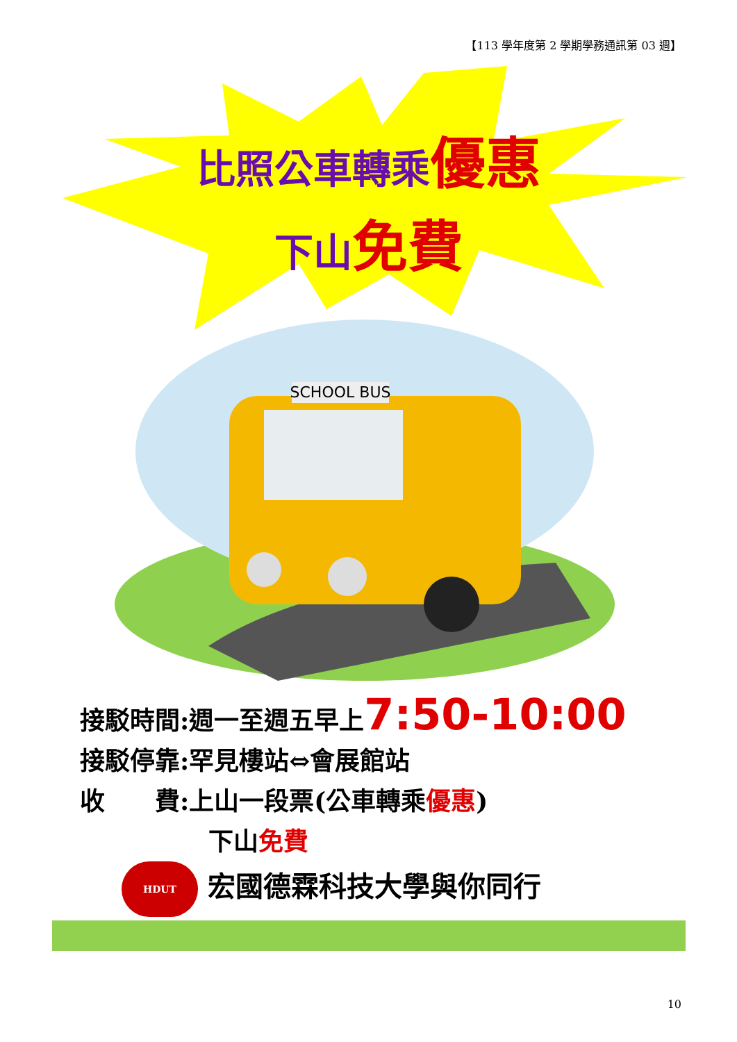【113 學年度第 2 學期學務通訊第 03 週】
比照公車轉乘 優惠
下山 免費
SCHOOL BUS
接駁時間:週一至週五早上7:50-10:00
接駁停靠:罕見樓站⇔會展館站
收　　費:上山一段票(公車轉乘優惠)
下山免費
HDUT 宏國德霖科技大學與你同行
10